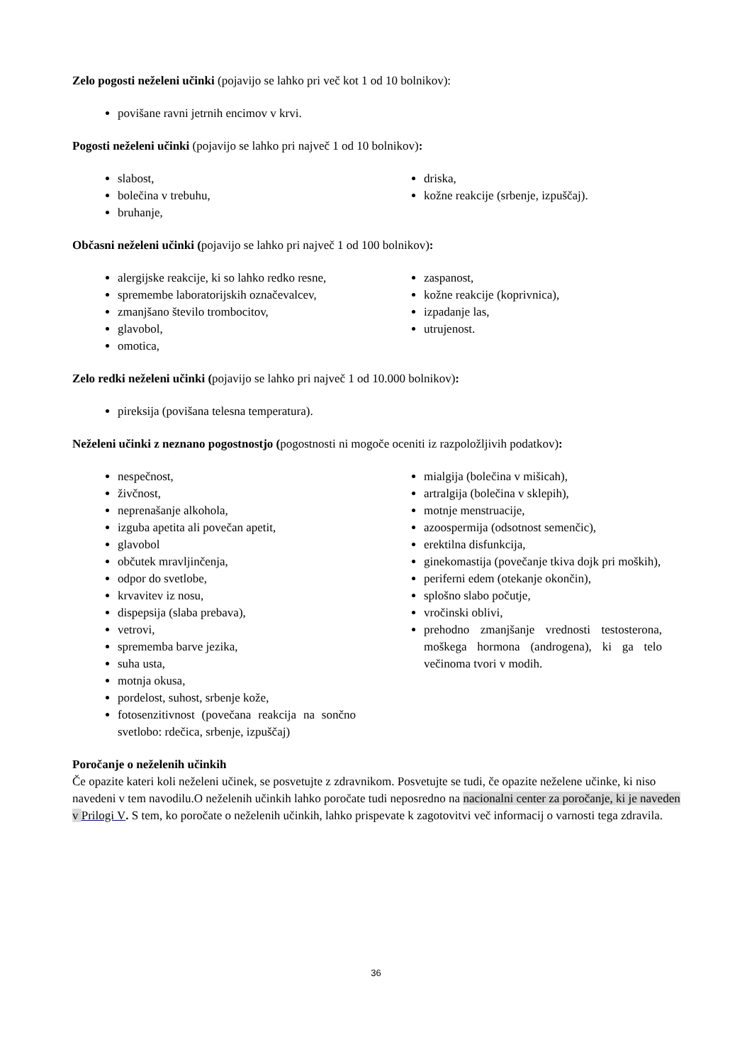Zelo pogosti neželeni učinki (pojavijo se lahko pri več kot 1 od 10 bolnikov):
povišane ravni jetrnih encimov v krvi.
Pogosti neželeni učinki (pojavijo se lahko pri največ 1 od 10 bolnikov):
slabost,
bolečina v trebuhu,
bruhanje,
driska,
kožne reakcije (srbenje, izpuščaj).
Občasni neželeni učinki (pojavijo se lahko pri največ 1 od 100 bolnikov):
alergijske reakcije, ki so lahko redko resne,
spremembe laboratorijskih označevalcev,
zmanjšano število trombocitov,
glavobol,
omotica,
zaspanost,
kožne reakcije (koprivnica),
izpadanje las,
utrujenost.
Zelo redki neželeni učinki (pojavijo se lahko pri največ 1 od 10.000 bolnikov):
pireksija (povišana telesna temperatura).
Neželeni učinki z neznano pogostnostjo (pogostnosti ni mogoče oceniti iz razpoložljivih podatkov):
nespečnost,
živčnost,
neprenašanje alkohola,
izguba apetita ali povečan apetit,
glavobol
občutek mravljinčenja,
odpor do svetlobe,
krvavitev iz nosu,
dispepsija (slaba prebava),
vetrovi,
sprememba barve jezika,
suha usta,
motnja okusa,
pordelost, suhost, srbenje kože,
fotosenzitivnost (povečana reakcija na sončno svetlobo: rdečica, srbenje, izpuščaj)
mialgija (bolečina v mišicah),
artralgija (bolečina v sklepih),
motnje menstruacije,
azoospermija (odsotnost semenčic),
erektilna disfunkcija,
ginekomastija (povečanje tkiva dojk pri moških),
periferni edem (otekanje okončin),
splošno slabo počutje,
vročinski oblivi,
prehodno zmanjšanje vrednosti testosterona, moškega hormona (androgena), ki ga telo večinoma tvori v modih.
Poročanje o neželenih učinkih
Če opazite kateri koli neželeni učinek, se posvetujte z zdravnikom. Posvetujte se tudi, če opazite neželene učinke, ki niso navedeni v tem navodilu.O neželenih učinkih lahko poročate tudi neposredno na nacionalni center za poročanje, ki je naveden v Prilogi V. S tem, ko poročate o neželenih učinkih, lahko prispevate k zagotovitvi več informacij o varnosti tega zdravila.
36